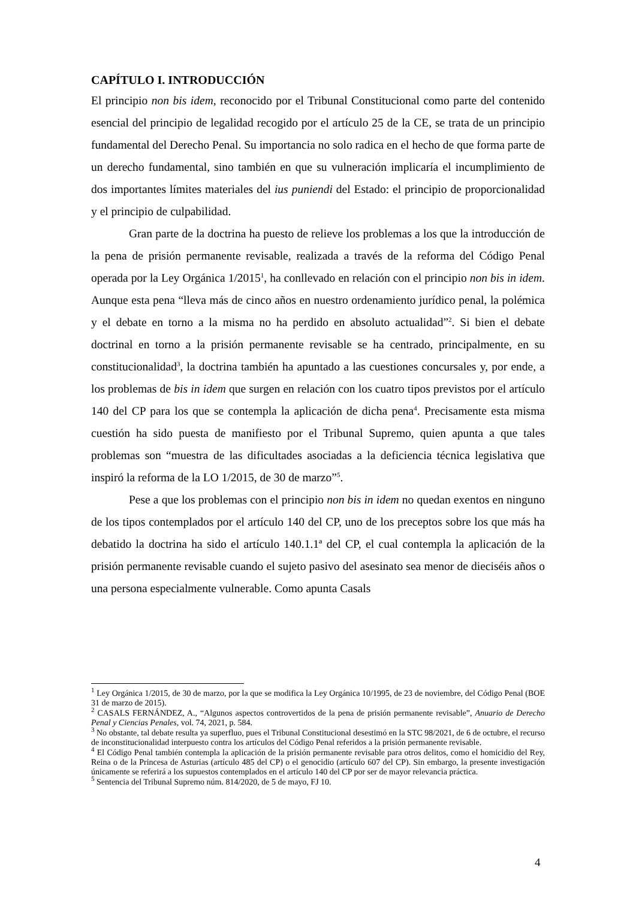CAPÍTULO I. INTRODUCCIÓN
El principio non bis idem, reconocido por el Tribunal Constitucional como parte del contenido esencial del principio de legalidad recogido por el artículo 25 de la CE, se trata de un principio fundamental del Derecho Penal. Su importancia no solo radica en el hecho de que forma parte de un derecho fundamental, sino también en que su vulneración implicaría el incumplimiento de dos importantes límites materiales del ius puniendi del Estado: el principio de proporcionalidad y el principio de culpabilidad.
Gran parte de la doctrina ha puesto de relieve los problemas a los que la introducción de la pena de prisión permanente revisable, realizada a través de la reforma del Código Penal operada por la Ley Orgánica 1/2015<sup>1</sup>, ha conllevado en relación con el principio non bis in idem. Aunque esta pena “lleva más de cinco años en nuestro ordenamiento jurídico penal, la polémica y el debate en torno a la misma no ha perdido en absoluto actualidad”<sup>2</sup>. Si bien el debate doctrinal en torno a la prisión permanente revisable se ha centrado, principalmente, en su constitucionalidad<sup>3</sup>, la doctrina también ha apuntado a las cuestiones concursales y, por ende, a los problemas de bis in idem que surgen en relación con los cuatro tipos previstos por el artículo 140 del CP para los que se contempla la aplicación de dicha pena<sup>4</sup>. Precisamente esta misma cuestión ha sido puesta de manifiesto por el Tribunal Supremo, quien apunta a que tales problemas son “muestra de las dificultades asociadas a la deficiencia técnica legislativa que inspiró la reforma de la LO 1/2015, de 30 de marzo”<sup>5</sup>.
Pese a que los problemas con el principio non bis in idem no quedan exentos en ninguno de los tipos contemplados por el artículo 140 del CP, uno de los preceptos sobre los que más ha debatido la doctrina ha sido el artículo 140.1.1ª del CP, el cual contempla la aplicación de la prisión permanente revisable cuando el sujeto pasivo del asesinato sea menor de dieciséis años o una persona especialmente vulnerable. Como apunta Casals
<sup>1</sup> Ley Orgánica 1/2015, de 30 de marzo, por la que se modifica la Ley Orgánica 10/1995, de 23 de noviembre, del Código Penal (BOE 31 de marzo de 2015).
<sup>2</sup> CASALS FERNÁNDEZ, A., “Algunos aspectos controvertidos de la pena de prisión permanente revisable”, Anuario de Derecho Penal y Ciencias Penales, vol. 74, 2021, p. 584.
<sup>3</sup> No obstante, tal debate resulta ya superfluo, pues el Tribunal Constitucional desestimó en la STC 98/2021, de 6 de octubre, el recurso de inconstitucionalidad interpuesto contra los artículos del Código Penal referidos a la prisión permanente revisable.
<sup>4</sup> El Código Penal también contempla la aplicación de la prisión permanente revisable para otros delitos, como el homicidio del Rey, Reina o de la Princesa de Asturias (artículo 485 del CP) o el genocidio (artículo 607 del CP). Sin embargo, la presente investigación únicamente se referirá a los supuestos contemplados en el artículo 140 del CP por ser de mayor relevancia práctica.
<sup>5</sup> Sentencia del Tribunal Supremo núm. 814/2020, de 5 de mayo, FJ 10.
4